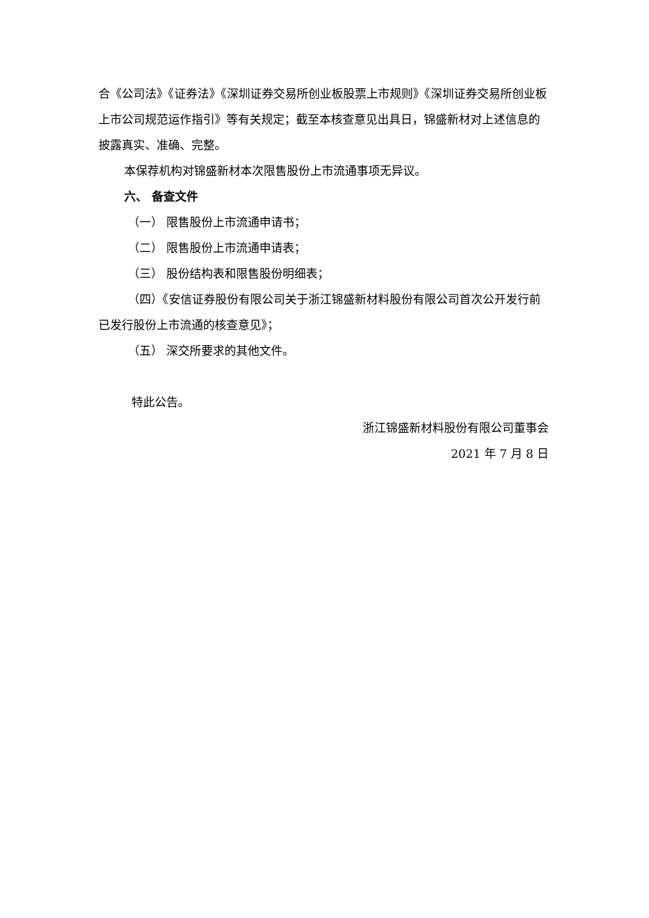合《公司法》《证券法》《深圳证券交易所创业板股票上市规则》《深圳证券交易所创业板上市公司规范运作指引》等有关规定；截至本核查意见出具日，锦盛新材对上述信息的披露真实、准确、完整。
本保荐机构对锦盛新材本次限售股份上市流通事项无异议。
六、 备查文件
（一） 限售股份上市流通申请书；
（二） 限售股份上市流通申请表；
（三） 股份结构表和限售股份明细表；
（四）《安信证券股份有限公司关于浙江锦盛新材料股份有限公司首次公开发行前已发行股份上市流通的核查意见》；
（五） 深交所要求的其他文件。
特此公告。
浙江锦盛新材料股份有限公司董事会
2021 年 7 月 8 日